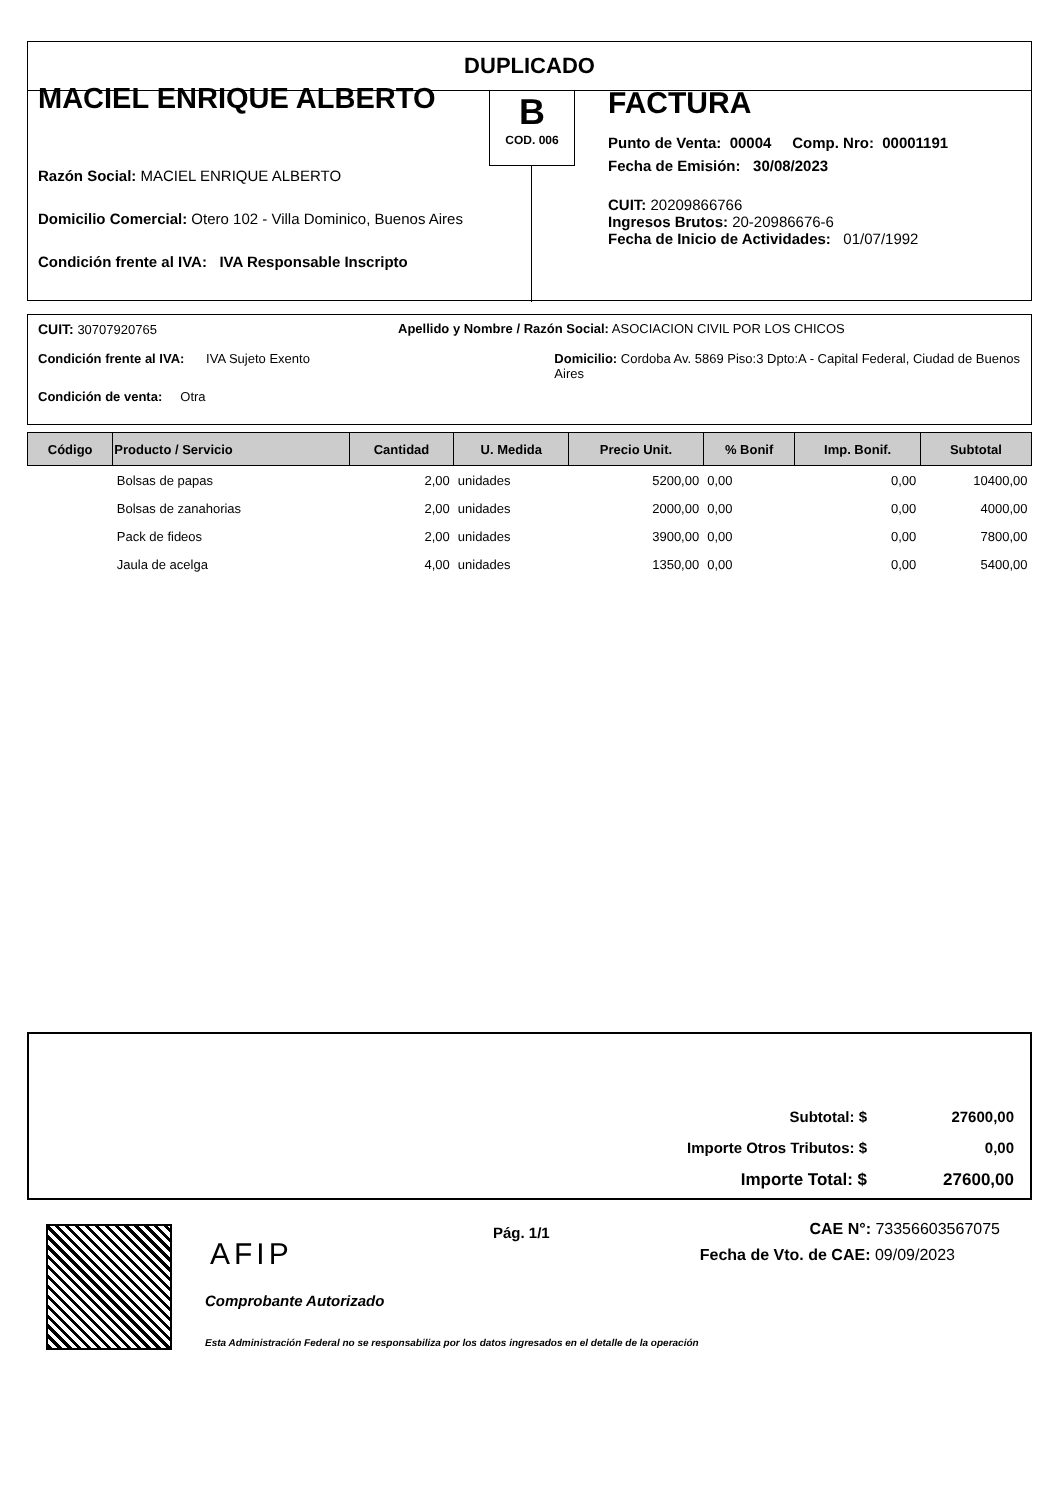DUPLICADO
MACIEL ENRIQUE ALBERTO
Razón Social: MACIEL ENRIQUE ALBERTO
Domicilio Comercial: Otero 102 - Villa Dominico, Buenos Aires
Condición frente al IVA: IVA Responsable Inscripto
B
COD. 006
FACTURA
Punto de Venta: 00004 Comp. Nro: 00001191
Fecha de Emisión: 30/08/2023
CUIT: 20209866766
Ingresos Brutos: 20-20986676-6
Fecha de Inicio de Actividades: 01/07/1992
CUIT: 30707920765 Apellido y Nombre / Razón Social: ASOCIACION CIVIL POR LOS CHICOS
Condición frente al IVA: IVA Sujeto Exento Domicilio: Cordoba Av. 5869 Piso:3 Dpto:A - Capital Federal, Ciudad de Buenos Aires
Condición de venta: Otra
| Código | Producto / Servicio | Cantidad | U. Medida | Precio Unit. | % Bonif | Imp. Bonif. | Subtotal |
| --- | --- | --- | --- | --- | --- | --- | --- |
| | Bolsas de papas | 2,00 | unidades | 5200,00 | 0,00 | 0,00 | 10400,00 |
| | Bolsas de zanahorias | 2,00 | unidades | 2000,00 | 0,00 | 0,00 | 4000,00 |
| | Pack de fideos | 2,00 | unidades | 3900,00 | 0,00 | 0,00 | 7800,00 |
| | Jaula de acelga | 4,00 | unidades | 1350,00 | 0,00 | 0,00 | 5400,00 |
| Subtotal: $ | 27600,00 |
| Importe Otros Tributos: $ | 0,00 |
| Importe Total: $ | 27600,00 |
AFIP
Comprobante Autorizado
Esta Administración Federal no se responsabiliza por los datos ingresados en el detalle de la operación
Pág. 1/1
CAE N°: 73356603567075
Fecha de Vto. de CAE: 09/09/2023